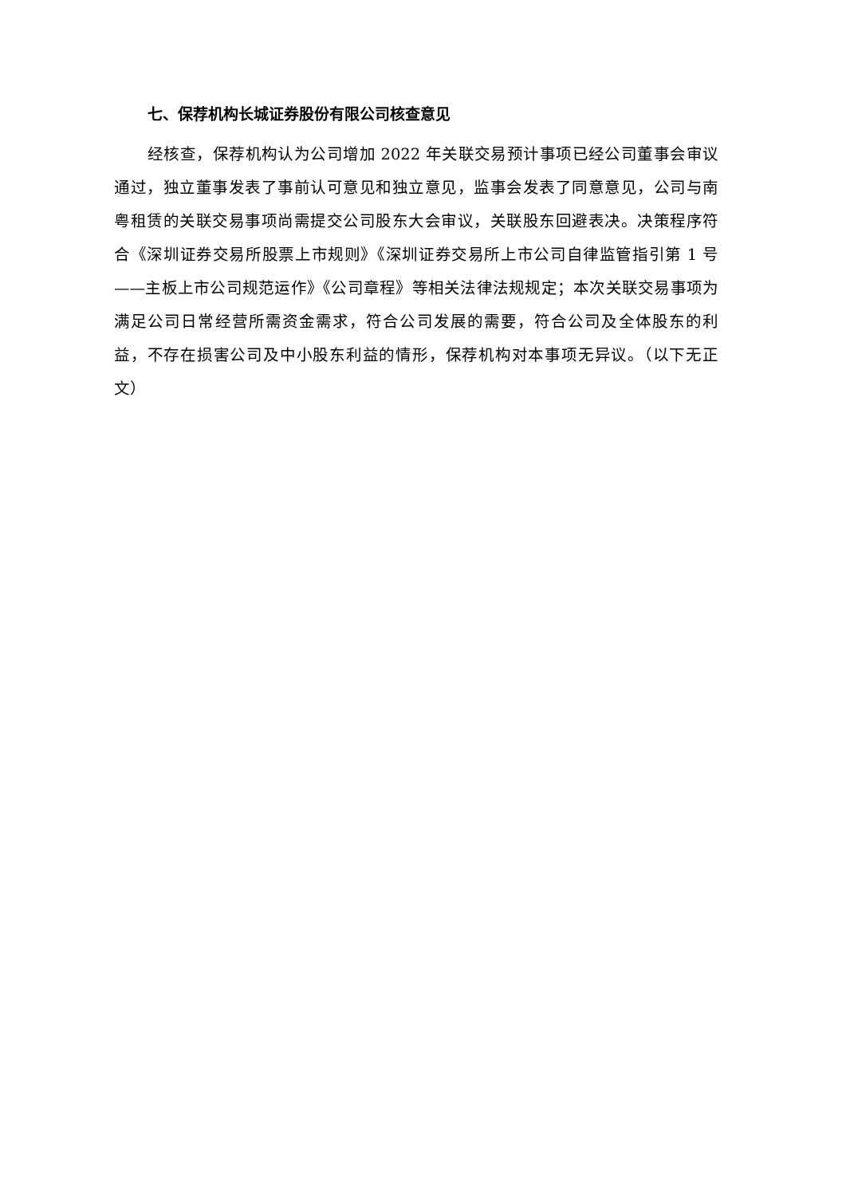七、保荐机构长城证券股份有限公司核查意见
经核查，保荐机构认为公司增加 2022 年关联交易预计事项已经公司董事会审议通过，独立董事发表了事前认可意见和独立意见，监事会发表了同意意见，公司与南粤租赁的关联交易事项尚需提交公司股东大会审议，关联股东回避表决。决策程序符合《深圳证券交易所股票上市规则》《深圳证券交易所上市公司自律监管指引第 1 号——主板上市公司规范运作》《公司章程》等相关法律法规规定；本次关联交易事项为满足公司日常经营所需资金需求，符合公司发展的需要，符合公司及全体股东的利益，不存在损害公司及中小股东利益的情形，保荐机构对本事项无异议。（以下无正文）